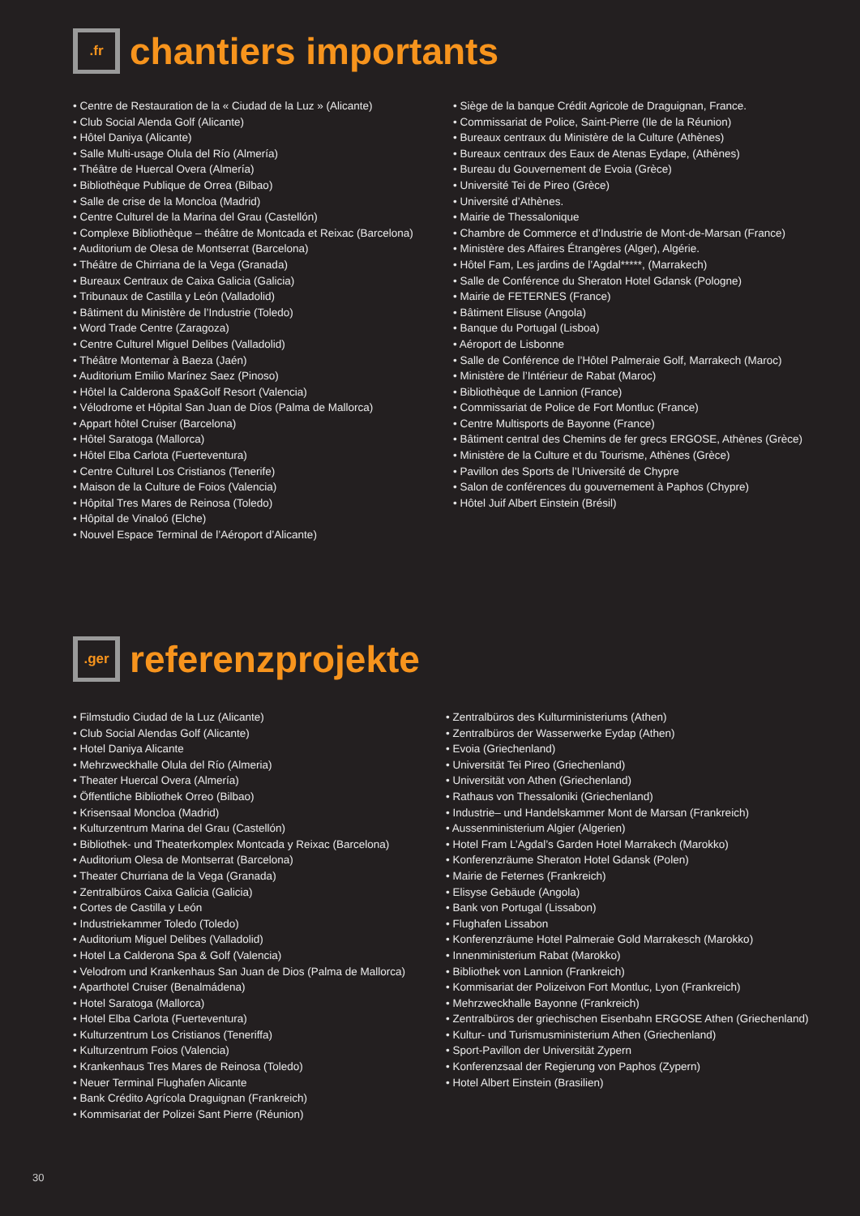.fr
chantiers importants
• Centre de Restauration de la « Ciudad de la Luz » (Alicante)
• Club Social Alenda Golf (Alicante)
• Hôtel Daniya (Alicante)
• Salle Multi-usage Olula del Río (Almería)
• Théâtre de Huercal Overa (Almería)
• Bibliothèque Publique de Orrea (Bilbao)
• Salle de crise de la Moncloa (Madrid)
• Centre Culturel de la Marina del Grau (Castellón)
• Complexe Bibliothèque – théâtre de Montcada et Reixac (Barcelona)
• Auditorium de Olesa de Montserrat (Barcelona)
• Théâtre de Chirriana de la Vega (Granada)
• Bureaux Centraux de Caixa Galicia (Galicia)
• Tribunaux de Castilla y León (Valladolid)
• Bâtiment du Ministère de l’Industrie (Toledo)
• Word Trade Centre (Zaragoza)
• Centre Culturel Miguel Delibes (Valladolid)
• Théâtre Montemar à Baeza (Jaén)
• Auditorium Emilio Marínez Saez (Pinoso)
• Hôtel la Calderona Spa&Golf Resort (Valencia)
• Vélodrome et Hôpital San Juan de Díos (Palma de Mallorca)
• Appart hôtel Cruiser (Barcelona)
• Hôtel Saratoga (Mallorca)
• Hôtel Elba Carlota (Fuerteventura)
• Centre Culturel Los Cristianos (Tenerife)
• Maison de la Culture de Foios (Valencia)
• Hôpital Tres Mares de Reinosa (Toledo)
• Hôpital de Vinaloó (Elche)
• Nouvel Espace Terminal de l’Aéroport d’Alicante)
• Siège de la banque Crédit Agricole de Draguignan, France.
• Commissariat de Police, Saint-Pierre (Ile de la Réunion)
• Bureaux centraux du Ministère de la Culture (Athènes)
• Bureaux centraux des Eaux de Atenas Eydape, (Athènes)
• Bureau du Gouvernement de Evoia (Grèce)
• Université Tei de Pireo (Grèce)
• Université d’Athènes.
• Mairie de Thessalonique
• Chambre de Commerce et d’Industrie de Mont-de-Marsan (France)
• Ministère des Affaires Étrangères (Alger), Algérie.
• Hôtel Fam, Les jardins de l’Agdal*****, (Marrakech)
• Salle de Conférence du Sheraton Hotel Gdansk (Pologne)
• Mairie de FETERNES (France)
• Bâtiment Elisuse (Angola)
• Banque du Portugal (Lisboa)
• Aéroport de Lisbonne
• Salle de Conférence de l’Hôtel Palmeraie Golf, Marrakech (Maroc)
• Ministère de l’Intérieur de Rabat (Maroc)
• Bibliothèque de Lannion (France)
• Commissariat de Police de Fort Montluc (France)
• Centre Multisports de Bayonne (France)
• Bâtiment central des Chemins de fer grecs ERGOSE, Athènes (Grèce)
• Ministère de la Culture et du Tourisme, Athènes (Grèce)
• Pavillon des Sports de l’Université de Chypre
• Salon de conférences du gouvernement à Paphos (Chypre)
• Hôtel Juif Albert Einstein (Brésil)
.ger
referenzprojekte
• Filmstudio Ciudad de la Luz (Alicante)
• Club Social Alendas Golf (Alicante)
• Hotel Daniya Alicante
• Mehrzweckhalle Olula del Río (Almeria)
• Theater Huercal Overa (Almería)
• Öffentliche Bibliothek Orreo (Bilbao)
• Krisensaal Moncloa (Madrid)
• Kulturzentrum Marina del Grau (Castellón)
• Bibliothek- und Theaterkomplex Montcada y Reixac (Barcelona)
• Auditorium Olesa de Montserrat (Barcelona)
• Theater Churriana de la Vega (Granada)
• Zentralbüros Caixa Galicia (Galicia)
• Cortes de Castilla y León
• Industriekammer Toledo (Toledo)
• Auditorium Miguel Delibes (Valladolid)
• Hotel La Calderona Spa & Golf (Valencia)
• Velodrom und Krankenhaus San Juan de Dios (Palma de Mallorca)
• Aparthotel Cruiser (Benalmádena)
• Hotel Saratoga (Mallorca)
• Hotel Elba Carlota (Fuerteventura)
• Kulturzentrum Los Cristianos (Teneriffa)
• Kulturzentrum Foios (Valencia)
• Krankenhaus Tres Mares de Reinosa (Toledo)
• Neuer Terminal Flughafen Alicante
• Bank Crédito Agrícola Draguignan (Frankreich)
• Kommisariat der Polizei Sant Pierre (Réunion)
• Zentralbüros des Kulturministeriums (Athen)
• Zentralbüros der Wasserwerke Eydap (Athen)
• Evoia (Griechenland)
• Universität Tei Pireo (Griechenland)
• Universität von Athen (Griechenland)
• Rathaus von Thessaloniki (Griechenland)
• Industrie– und Handelskammer Mont de Marsan (Frankreich)
• Aussenministerium Algier (Algerien)
• Hotel Fram L’Agdal’s Garden Hotel Marrakech (Marokko)
• Konferenzräume Sheraton Hotel Gdansk (Polen)
• Mairie de Feternes (Frankreich)
• Elisyse Gebäude (Angola)
• Bank von Portugal (Lissabon)
• Flughafen Lissabon
• Konferenzräume Hotel Palmeraie Gold Marrakesch (Marokko)
• Innenministerium Rabat (Marokko)
• Bibliothek von Lannion (Frankreich)
• Kommisariat der Polizeivon Fort Montluc, Lyon (Frankreich)
• Mehrzweckhalle Bayonne (Frankreich)
• Zentralbüros der griechischen Eisenbahn ERGOSE Athen (Griechenland)
• Kultur- und Turismusministerium Athen (Griechenland)
• Sport-Pavillon der Universität Zypern
• Konferenzsaal der Regierung von Paphos (Zypern)
• Hotel Albert Einstein (Brasilien)
30